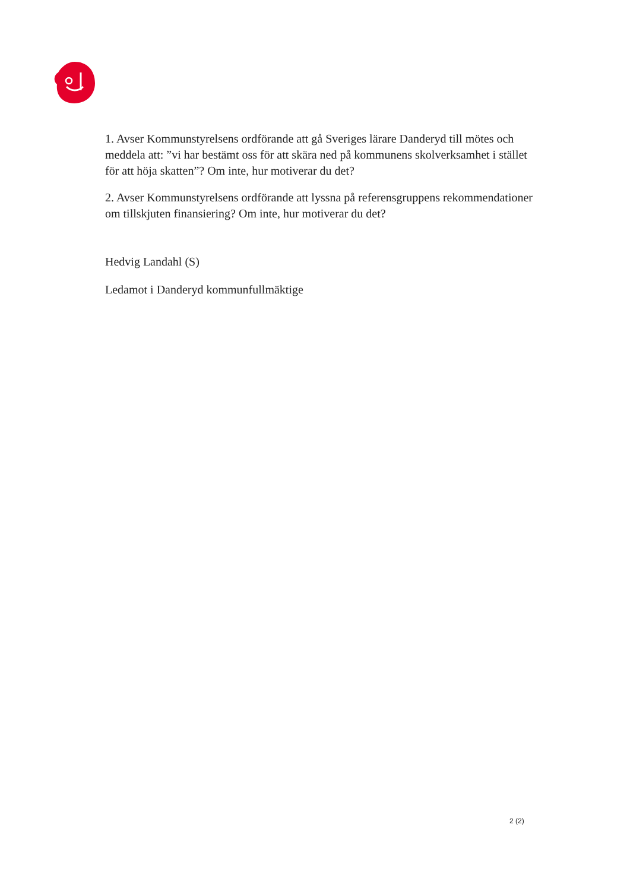1. Avser Kommunstyrelsens ordförande att gå Sveriges lärare Danderyd till mötes och meddela att: ”vi har bestämt oss för att skära ned på kommunens skolverksamhet i stället för att höja skatten”? Om inte, hur motiverar du det?
2. Avser Kommunstyrelsens ordförande att lyssna på referensgruppens rekommendationer om tillskjuten finansiering? Om inte, hur motiverar du det?
Hedvig Landahl (S)
Ledamot i Danderyd kommunfullmäktige
2 (2)